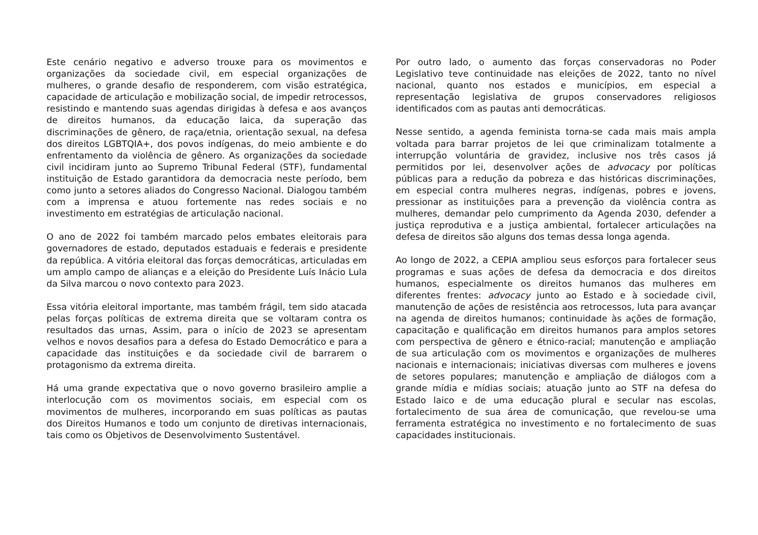Este cenário negativo e adverso trouxe para os movimentos e organizações da sociedade civil, em especial organizações de mulheres, o grande desafio de responderem, com visão estratégica, capacidade de articulação e mobilização social, de impedir retrocessos, resistindo e mantendo suas agendas dirigidas à defesa e aos avanços de direitos humanos, da educação laica, da superação das discriminações de gênero, de raça/etnia, orientação sexual, na defesa dos direitos LGBTQIA+, dos povos indígenas, do meio ambiente e do enfrentamento da violência de gênero. As organizações da sociedade civil incidiram junto ao Supremo Tribunal Federal (STF), fundamental instituição de Estado garantidora da democracia neste período, bem como junto a setores aliados do Congresso Nacional. Dialogou também com a imprensa e atuou fortemente nas redes sociais e no investimento em estratégias de articulação nacional.
O ano de 2022 foi também marcado pelos embates eleitorais para governadores de estado, deputados estaduais e federais e presidente da república. A vitória eleitoral das forças democráticas, articuladas em um amplo campo de alianças e a eleição do Presidente Luís Inácio Lula da Silva marcou o novo contexto para 2023.
Essa vitória eleitoral importante, mas também frágil, tem sido atacada pelas forças políticas de extrema direita que se voltaram contra os resultados das urnas, Assim, para o início de 2023 se apresentam velhos e novos desafios para a defesa do Estado Democrático e para a capacidade das instituições e da sociedade civil de barrarem o protagonismo da extrema direita.
Há uma grande expectativa que o novo governo brasileiro amplie a interlocução com os movimentos sociais, em especial com os movimentos de mulheres, incorporando em suas políticas as pautas dos Direitos Humanos e todo um conjunto de diretivas internacionais, tais como os Objetivos de Desenvolvimento Sustentável.
Por outro lado, o aumento das forças conservadoras no Poder Legislativo teve continuidade nas eleições de 2022, tanto no nível nacional, quanto nos estados e municípios, em especial a representação legislativa de grupos conservadores religiosos identificados com as pautas anti democráticas.
Nesse sentido, a agenda feminista torna-se cada mais mais ampla voltada para barrar projetos de lei que criminalizam totalmente a interrupção voluntária de gravidez, inclusive nos três casos já permitidos por lei, desenvolver ações de advocacy por políticas públicas para a redução da pobreza e das históricas discriminações, em especial contra mulheres negras, indígenas, pobres e jovens, pressionar as instituições para a prevenção da violência contra as mulheres, demandar pelo cumprimento da Agenda 2030, defender a justiça reprodutiva e a justiça ambiental, fortalecer articulações na defesa de direitos são alguns dos temas dessa longa agenda.
Ao longo de 2022, a CEPIA ampliou seus esforços para fortalecer seus programas e suas ações de defesa da democracia e dos direitos humanos, especialmente os direitos humanos das mulheres em diferentes frentes: advocacy junto ao Estado e à sociedade civil, manutenção de ações de resistência aos retrocessos, luta para avançar na agenda de direitos humanos; continuidade às ações de formação, capacitação e qualificação em direitos humanos para amplos setores com perspectiva de gênero e étnico-racial; manutenção e ampliação de sua articulação com os movimentos e organizações de mulheres nacionais e internacionais; iniciativas diversas com mulheres e jovens de setores populares; manutenção e ampliação de diálogos com a grande mídia e mídias sociais; atuação junto ao STF na defesa do Estado laico e de uma educação plural e secular nas escolas, fortalecimento de sua área de comunicação, que revelou-se uma ferramenta estratégica no investimento e no fortalecimento de suas capacidades institucionais.